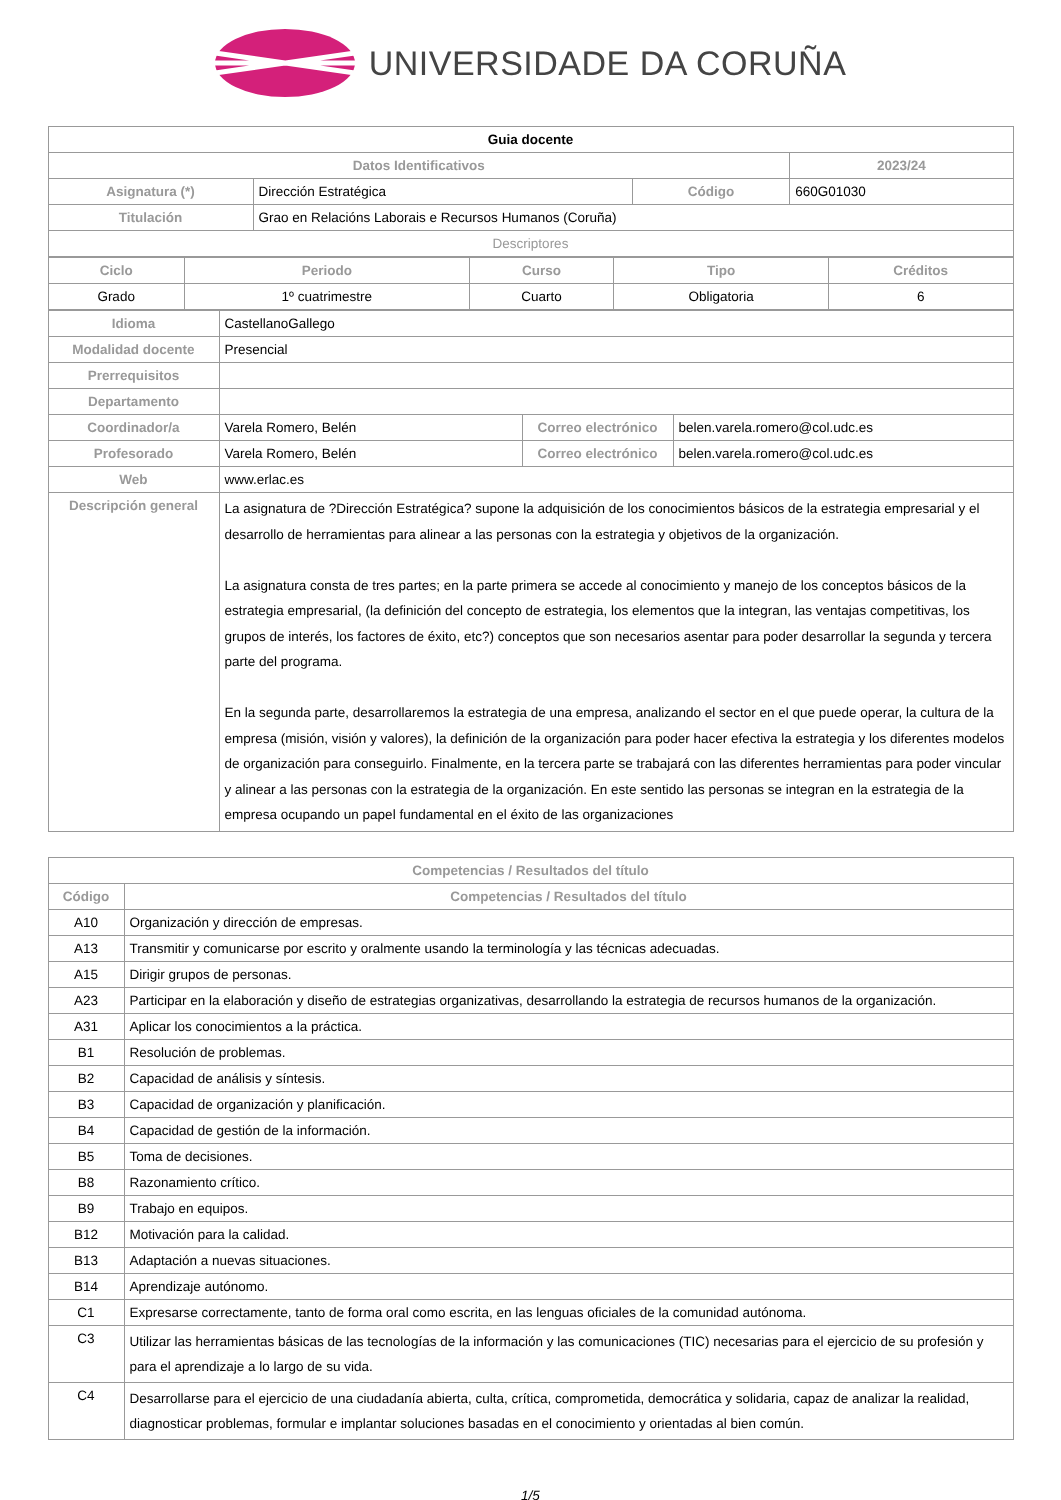UNIVERSIDADE DA CORUÑA
| Guia docente | | | |
| Datos Identificativos | | | 2023/24 |
| Asignatura (*) | Dirección Estratégica | Código | 660G01030 |
| Titulación | Grao en Relacións Laborais e Recursos Humanos (Coruña) | | |
| Descriptores | | | |
| Ciclo | Periodo | Curso | Tipo | Créditos |
| --- | --- | --- | --- | --- |
| Grado | 1º cuatrimestre | Cuarto | Obligatoria | 6 |
| Idioma | CastellanoGallego | | |
| Modalidad docente | Presencial | | |
| Prerrequisitos | | | |
| Departamento | | | |
| Coordinador/a | Varela Romero, Belén | Correo electrónico | belen.varela.romero@col.udc.es |
| Profesorado | Varela Romero, Belén | Correo electrónico | belen.varela.romero@col.udc.es |
| Web | www.erlac.es | | |
| Descripción general | La asignatura de ?Dirección Estratégica? supone la adquisición de los conocimientos básicos de la estrategia empresarial y el desarrollo de herramientas para alinear a las personas con la estrategia y objetivos de la organización. La asignatura consta de tres partes; en la parte primera se accede al conocimiento y manejo de los conceptos básicos de la estrategia empresarial, (la definición del concepto de estrategia, los elementos que la integran, las ventajas competitivas, los grupos de interés, los factores de éxito, etc?) conceptos que son necesarios asentar para poder desarrollar la segunda y tercera parte del programa. En la segunda parte, desarrollaremos la estrategia de una empresa, analizando el sector en el que puede operar, la cultura de la empresa (misión, visión y valores), la definición de la organización para poder hacer efectiva la estrategia y los diferentes modelos de organización para conseguirlo. Finalmente, en la tercera parte se trabajará con las diferentes herramientas para poder vincular y alinear a las personas con la estrategia de la organización. En este sentido las personas se integran en la estrategia de la empresa ocupando un papel fundamental en el éxito de las organizaciones | | |
| Competencias / Resultados del título | |
| --- | --- |
| Código | Competencias / Resultados del título |
| A10 | Organización y dirección de empresas. |
| A13 | Transmitir y comunicarse por escrito y oralmente usando la terminología y las técnicas adecuadas. |
| A15 | Dirigir grupos de personas. |
| A23 | Participar en la elaboración y diseño de estrategias organizativas, desarrollando la estrategia de recursos humanos de la organización. |
| A31 | Aplicar los conocimientos a la práctica. |
| B1 | Resolución de problemas. |
| B2 | Capacidad de análisis y síntesis. |
| B3 | Capacidad de organización y planificación. |
| B4 | Capacidad de gestión de la información. |
| B5 | Toma de decisiones. |
| B8 | Razonamiento crítico. |
| B9 | Trabajo en equipos. |
| B12 | Motivación para la calidad. |
| B13 | Adaptación a nuevas situaciones. |
| B14 | Aprendizaje autónomo. |
| C1 | Expresarse correctamente, tanto de forma oral como escrita, en las lenguas oficiales de la comunidad autónoma. |
| C3 | Utilizar las herramientas básicas de las tecnologías de la información y las comunicaciones (TIC) necesarias para el ejercicio de su profesión y para el aprendizaje a lo largo de su vida. |
| C4 | Desarrollarse para el ejercicio de una ciudadanía abierta, culta, crítica, comprometida, democrática y solidaria, capaz de analizar la realidad, diagnosticar problemas, formular e implantar soluciones basadas en el conocimiento y orientadas al bien común. |
1/5